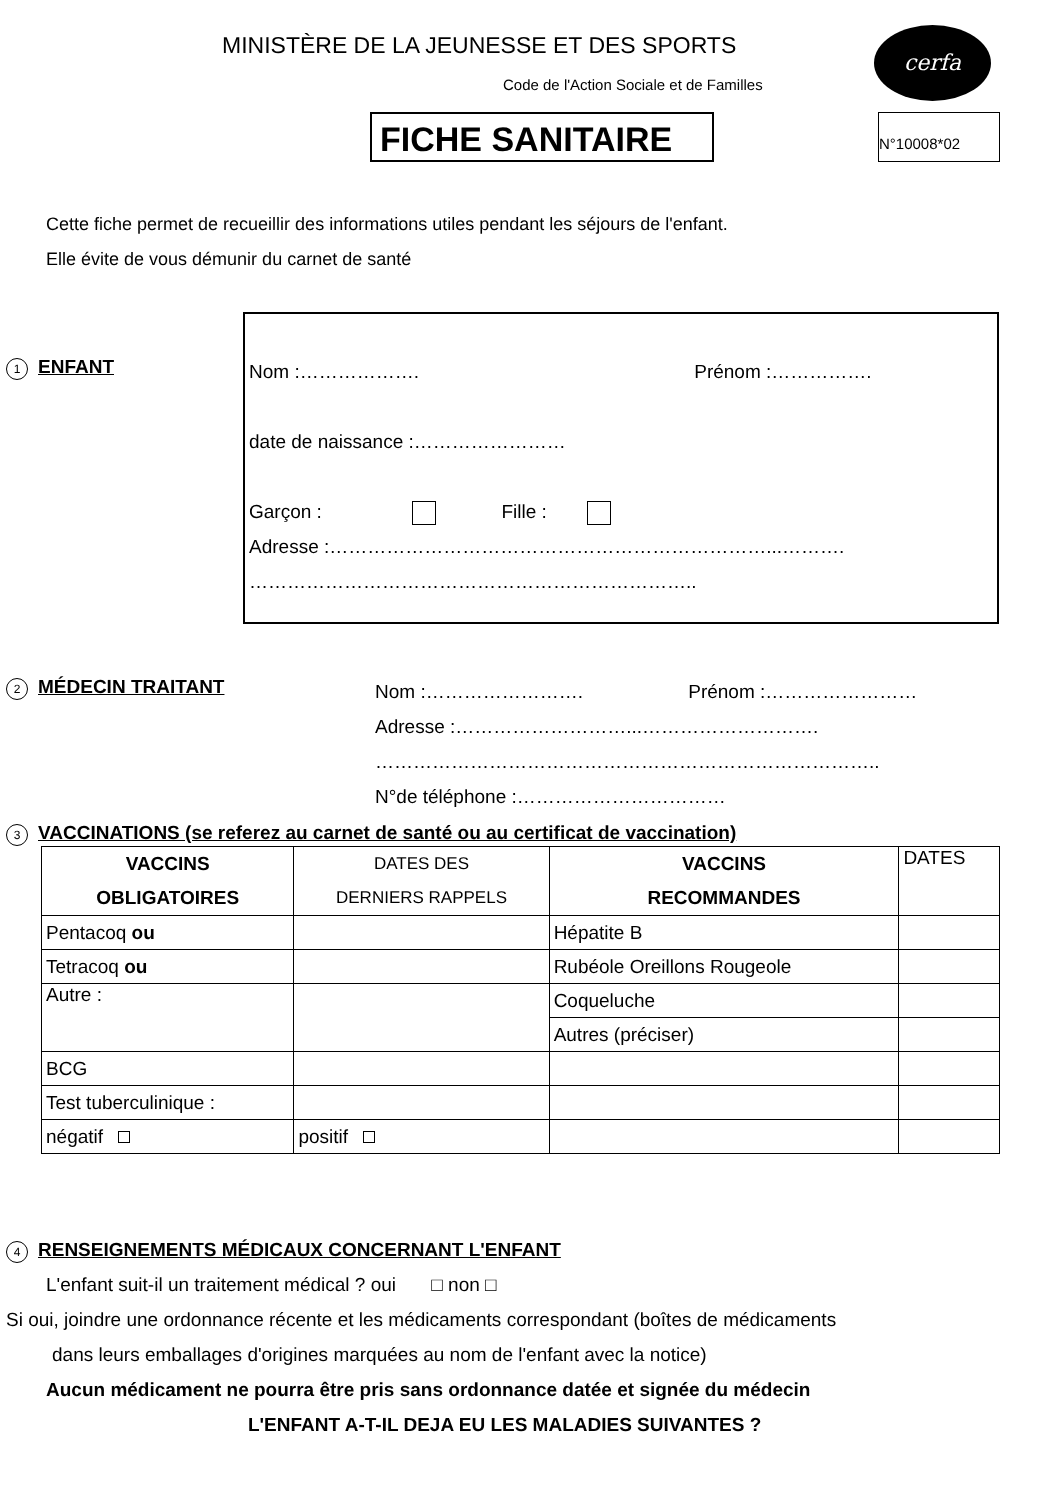MINISTÈRE DE LA JEUNESSE ET DES SPORTS
cerfa
Code de l'Action Sociale et de Familles
FICHE SANITAIRE N°10008*02
Cette fiche permet de recueillir des informations utiles pendant les séjours de l'enfant.
Elle évite de vous démunir du carnet de santé
1 ENFANT
Nom :………………. Prénom :…………….
date de naissance :……………………
Garçon : Fille :
Adresse :……………………………………………………………...……….
……………………………………………………………..
2 MÉDECIN TRAITANT
Nom :……………………. Prénom :……………………
Adresse :………………………...……………………….
……………………………………………………………………..
N°de téléphone :……………………………
3 VACCINATIONS (se referez au carnet de santé ou au certificat de vaccination)
| VACCINS OBLIGATOIRES | DATES DES DERNIERS RAPPELS | VACCINS RECOMMANDES | DATES |
| Pentacoq ou | | Hépatite B | |
| Tetracoq ou | | Rubéole Oreillons Rougeole | |
| Autre : | | Coqueluche | |
| | | Autres (préciser) | |
| BCG | | | |
| Test tuberculinique : | | | |
| négatif | positif | | |
4 RENSEIGNEMENTS MÉDICAUX CONCERNANT L'ENFANT
L'enfant suit-il un traitement médical ? oui □ non □
Si oui, joindre une ordonnance récente et les médicaments correspondant (boîtes de médicaments
dans leurs emballages d'origines marquées au nom de l'enfant avec la notice)
Aucun médicament ne pourra être pris sans ordonnance datée et signée du médecin
L'ENFANT A-T-IL DEJA EU LES MALADIES SUIVANTES ?